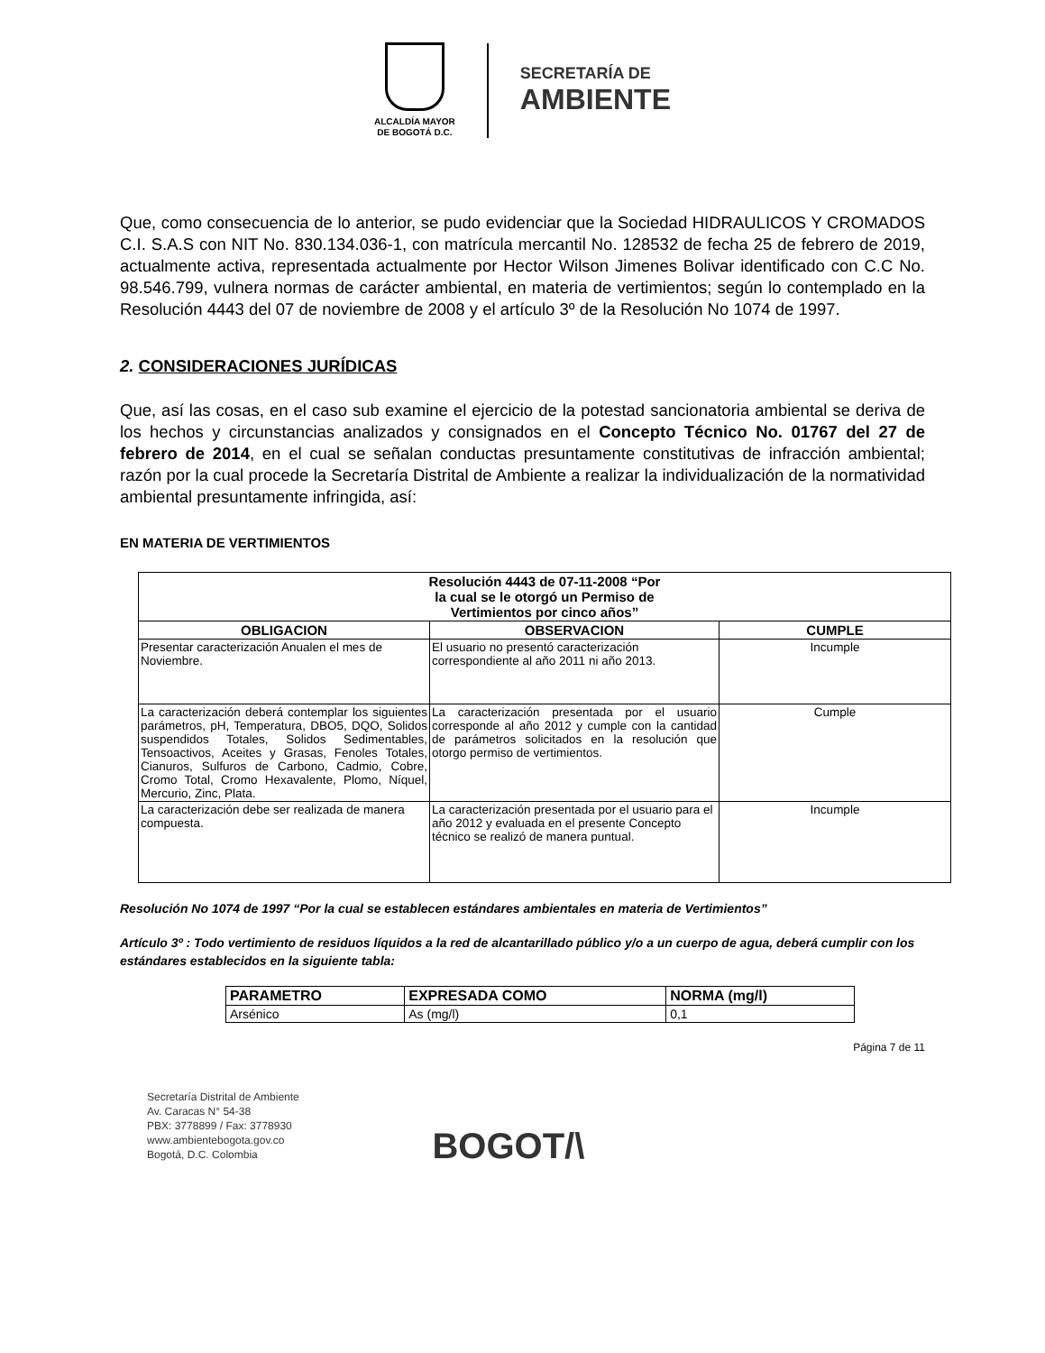ALCALDÍA MAYOR
DE BOGOTÁ D.C.
SECRETARÍA DE
AMBIENTE
Que, como consecuencia de lo anterior, se pudo evidenciar que la Sociedad HIDRAULICOS Y CROMADOS C.I. S.A.S con NIT No. 830.134.036-1, con matrícula mercantil No. 128532 de fecha 25 de febrero de 2019, actualmente activa, representada actualmente por Hector Wilson Jimenes Bolivar identificado con C.C No. 98.546.799, vulnera normas de carácter ambiental, en materia de vertimientos; según lo contemplado en la Resolución 4443 del 07 de noviembre de 2008 y el artículo 3º de la Resolución No 1074 de 1997.
2. CONSIDERACIONES JURÍDICAS
Que, así las cosas, en el caso sub examine el ejercicio de la potestad sancionatoria ambiental se deriva de los hechos y circunstancias analizados y consignados en el Concepto Técnico No. 01767 del 27 de febrero de 2014, en el cual se señalan conductas presuntamente constitutivas de infracción ambiental; razón por la cual procede la Secretaría Distrital de Ambiente a realizar la individualización de la normatividad ambiental presuntamente infringida, así:
EN MATERIA DE VERTIMIENTOS
| Resolución 4443 de 07-11-2008 “Por la cual se le otorgó un Permiso de Vertimientos por cinco años” | | |
| --- | --- | --- |
| OBLIGACION | OBSERVACION | CUMPLE |
| Presentar caracterización Anualen el mes de Noviembre. | El usuario no presentó caracterización correspondiente al año 2011 ni año 2013. | Incumple |
| La caracterización deberá contemplar los siguientes parámetros, pH, Temperatura, DBO5, DQO, Solidos suspendidos Totales, Solidos Sedimentables, Tensoactivos, Aceites y Grasas, Fenoles Totales, Cianuros, Sulfuros de Carbono, Cadmio, Cobre, Cromo Total, Cromo Hexavalente, Plomo, Níquel, Mercurio, Zinc, Plata. | La caracterización presentada por el usuario corresponde al año 2012 y cumple con la cantidad de parámetros solicitados en la resolución que otorgo permiso de vertimientos. | Cumple |
| La caracterización debe ser realizada de manera compuesta. | La caracterización presentada por el usuario para el año 2012 y evaluada en el presente Concepto técnico se realizó de manera puntual. | Incumple |
Resolución No 1074 de 1997 “Por la cual se establecen estándares ambientales en materia de Vertimientos”
Artículo 3º : Todo vertimiento de residuos líquidos a la red de alcantarillado público y/o a un cuerpo de agua, deberá cumplir con los estándares establecidos en la siguiente tabla:
| PARAMETRO | EXPRESADA COMO | NORMA (mg/l) |
| --- | --- | --- |
| Arsénico | As (mg/l) | 0,1 |
Página 7 de 11
Secretaría Distrital de Ambiente
Av. Caracas N° 54-38
PBX: 3778899 / Fax: 3778930
www.ambientebogota.gov.co
Bogotá, D.C. Colombia
BOGOT/\